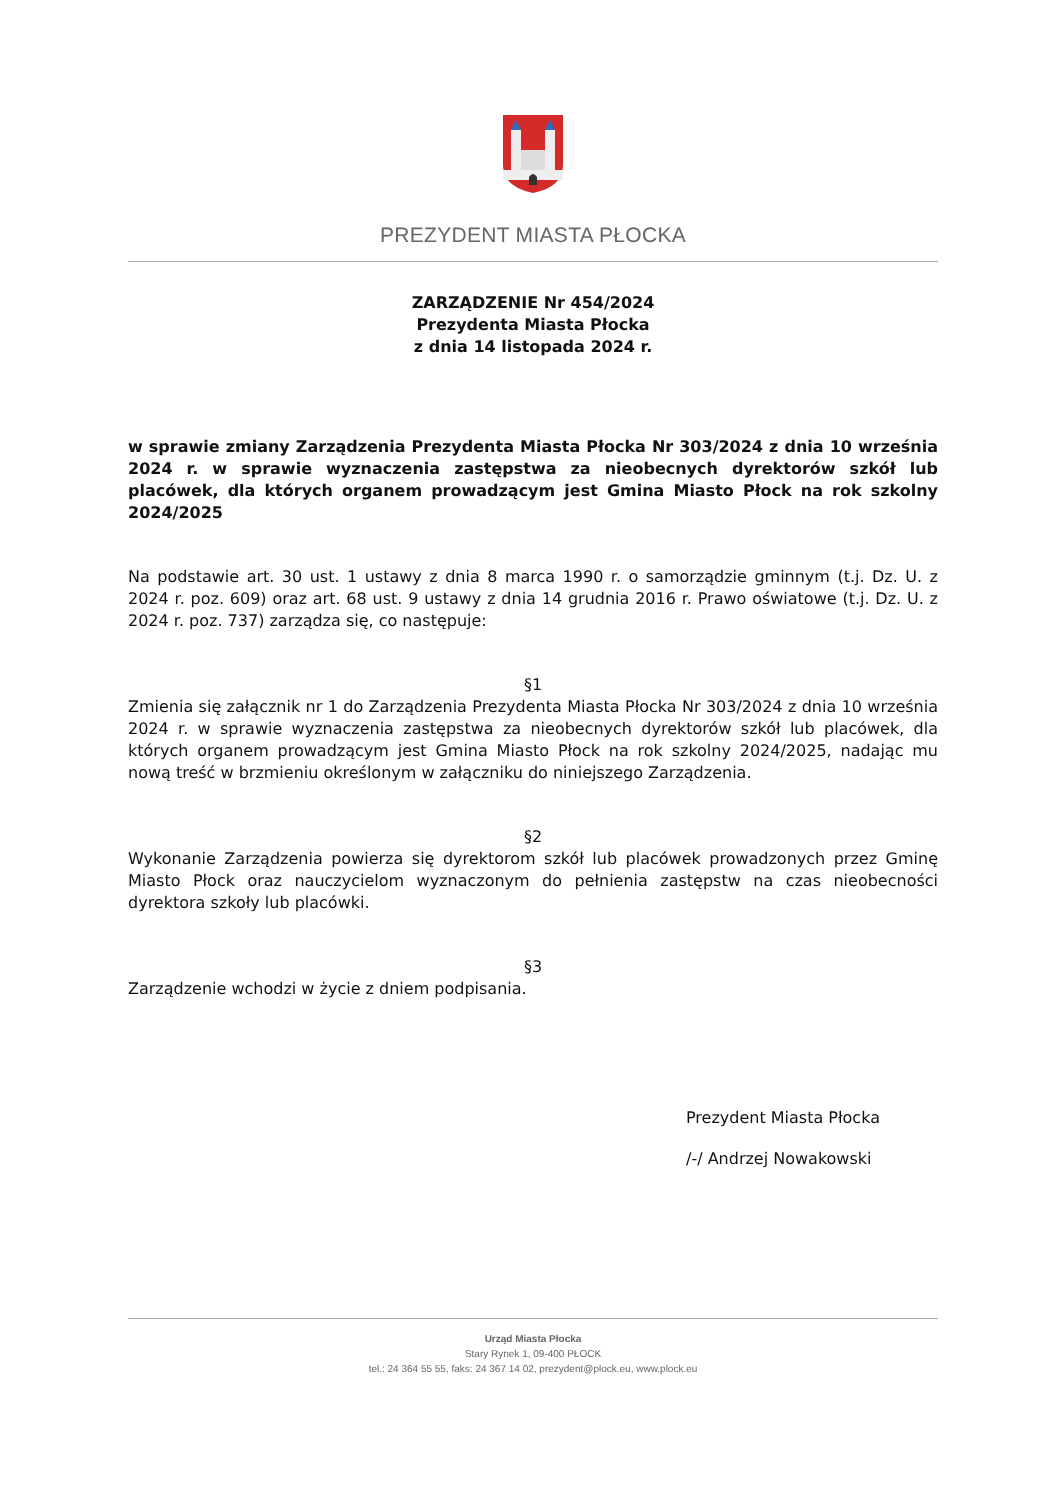PREZYDENT MIASTA PŁOCKA
ZARZĄDZENIE Nr 454/2024
Prezydenta Miasta Płocka
z dnia 14 listopada 2024 r.
w sprawie zmiany Zarządzenia Prezydenta Miasta Płocka Nr 303/2024 z dnia 10 września 2024 r. w sprawie wyznaczenia zastępstwa za nieobecnych dyrektorów szkół lub placówek, dla których organem prowadzącym jest Gmina Miasto Płock na rok szkolny 2024/2025
Na podstawie art. 30 ust. 1 ustawy z dnia 8 marca 1990 r. o samorządzie gminnym (t.j. Dz. U. z 2024 r. poz. 609) oraz art. 68 ust. 9 ustawy z dnia 14 grudnia 2016 r. Prawo oświatowe (t.j. Dz. U. z 2024 r. poz. 737) zarządza się, co następuje:
§1
Zmienia się załącznik nr 1 do Zarządzenia Prezydenta Miasta Płocka Nr 303/2024 z dnia 10 września 2024 r. w sprawie wyznaczenia zastępstwa za nieobecnych dyrektorów szkół lub placówek, dla których organem prowadzącym jest Gmina Miasto Płock na rok szkolny 2024/2025, nadając mu nową treść w brzmieniu określonym w załączniku do niniejszego Zarządzenia.
§2
Wykonanie Zarządzenia powierza się dyrektorom szkół lub placówek prowadzonych przez Gminę Miasto Płock oraz nauczycielom wyznaczonym do pełnienia zastępstw na czas nieobecności dyrektora szkoły lub placówki.
§3
Zarządzenie wchodzi w życie z dniem podpisania.
Prezydent Miasta Płocka
/-/ Andrzej Nowakowski
Urząd Miasta Płocka
Stary Rynek 1, 09-400 PŁOCK
tel.: 24 364 55 55, faks: 24 367 14 02, prezydent@plock.eu, www.plock.eu